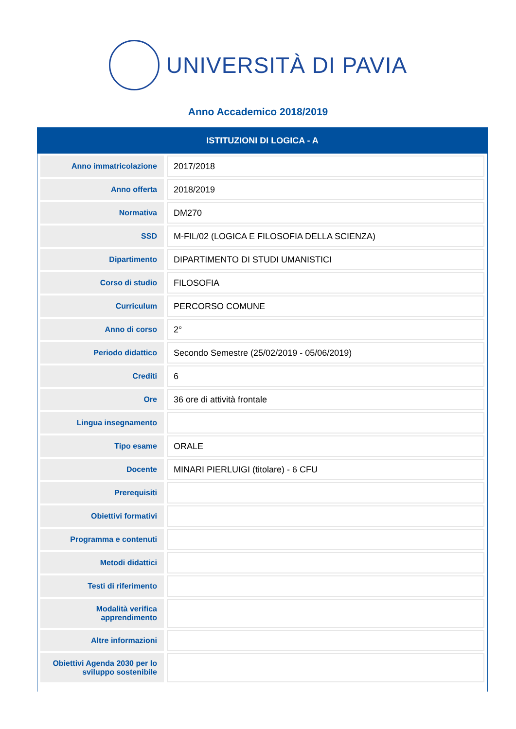UNIVERSITÀ DI PAVIA
Anno Accademico 2018/2019
ISTITUZIONI DI LOGICA - A
| Anno immatricolazione | 2017/2018 |
| Anno offerta | 2018/2019 |
| Normativa | DM270 |
| SSD | M-FIL/02 (LOGICA E FILOSOFIA DELLA SCIENZA) |
| Dipartimento | DIPARTIMENTO DI STUDI UMANISTICI |
| Corso di studio | FILOSOFIA |
| Curriculum | PERCORSO COMUNE |
| Anno di corso | 2° |
| Periodo didattico | Secondo Semestre (25/02/2019 - 05/06/2019) |
| Crediti | 6 |
| Ore | 36 ore di attività frontale |
| Lingua insegnamento | |
| Tipo esame | ORALE |
| Docente | MINARI PIERLUIGI (titolare) - 6 CFU |
| Prerequisiti | |
| Obiettivi formativi | |
| Programma e contenuti | |
| Metodi didattici | |
| Testi di riferimento | |
| Modalità verifica apprendimento | |
| Altre informazioni | |
| Obiettivi Agenda 2030 per lo sviluppo sostenibile | |